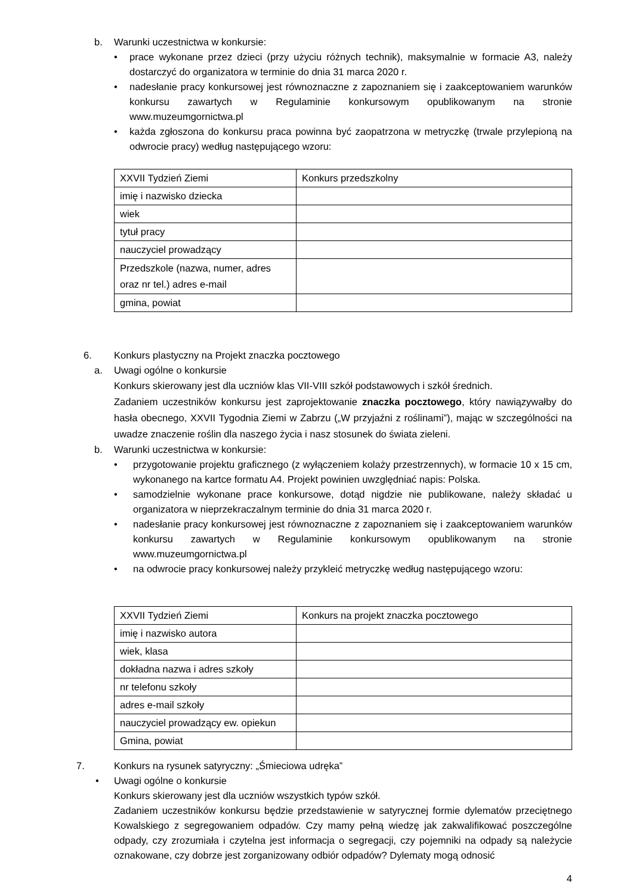b. Warunki uczestnictwa w konkursie:
• prace wykonane przez dzieci (przy użyciu różnych technik), maksymalnie w formacie A3, należy dostarczyć do organizatora w terminie do dnia 31 marca 2020 r.
• nadesłanie pracy konkursowej jest równoznaczne z zapoznaniem się i zaakceptowaniem warunków konkursu zawartych w Regulaminie konkursowym opublikowanym na stronie www.muzeumgornictwa.pl
• każda zgłoszona do konkursu praca powinna być zaopatrzona w metryczkę (trwale przylepioną na odwrocie pracy) według następującego wzoru:
| XXVII Tydzień Ziemi | Konkurs przedszkolny |
| imię i nazwisko dziecka | |
| wiek | |
| tytuł pracy | |
| nauczyciel prowadzący | |
| Przedszkole (nazwa, numer, adres oraz nr tel.) adres e-mail | |
| gmina, powiat | |
6. Konkurs plastyczny na Projekt znaczka pocztowego
a. Uwagi ogólne o konkursie
Konkurs skierowany jest dla uczniów klas VII-VIII szkół podstawowych i szkół średnich.
Zadaniem uczestników konkursu jest zaprojektowanie znaczka pocztowego, który nawiązywałby do hasła obecnego, XXVII Tygodnia Ziemi w Zabrzu („W przyjaźni z roślinami”), mając w szczególności na uwadze znaczenie roślin dla naszego życia i nasz stosunek do świata zieleni.
b. Warunki uczestnictwa w konkursie:
• przygotowanie projektu graficznego (z wyłączeniem kolaży przestrzennych), w formacie 10 x 15 cm, wykonanego na kartce formatu A4. Projekt powinien uwzględniać napis: Polska.
• samodzielnie wykonane prace konkursowe, dotąd nigdzie nie publikowane, należy składać u organizatora w nieprzekraczalnym terminie do dnia 31 marca 2020 r.
• nadesłanie pracy konkursowej jest równoznaczne z zapoznaniem się i zaakceptowaniem warunków konkursu zawartych w Regulaminie konkursowym opublikowanym na stronie www.muzeumgornictwa.pl
• na odwrocie pracy konkursowej należy przykleić metryczkę według następującego wzoru:
| XXVII Tydzień Ziemi | Konkurs na projekt znaczka pocztowego |
| imię i nazwisko autora | |
| wiek, klasa | |
| dokładna nazwa i adres szkoły | |
| nr telefonu szkoły | |
| adres e-mail szkoły | |
| nauczyciel prowadzący ew. opiekun | |
| Gmina, powiat | |
7. Konkurs na rysunek satyryczny: „Śmieciowa udręka”
• Uwagi ogólne o konkursie
Konkurs skierowany jest dla uczniów wszystkich typów szkół.
Zadaniem uczestników konkursu będzie przedstawienie w satyrycznej formie dylematów przeciętnego Kowalskiego z segregowaniem odpadów. Czy mamy pełną wiedzę jak zakwalifikować poszczególne odpady, czy zrozumiała i czytelna jest informacja o segregacji, czy pojemniki na odpady są należycie oznakowane, czy dobrze jest zorganizowany odbiór odpadów? Dylematy mogą odnosić
4